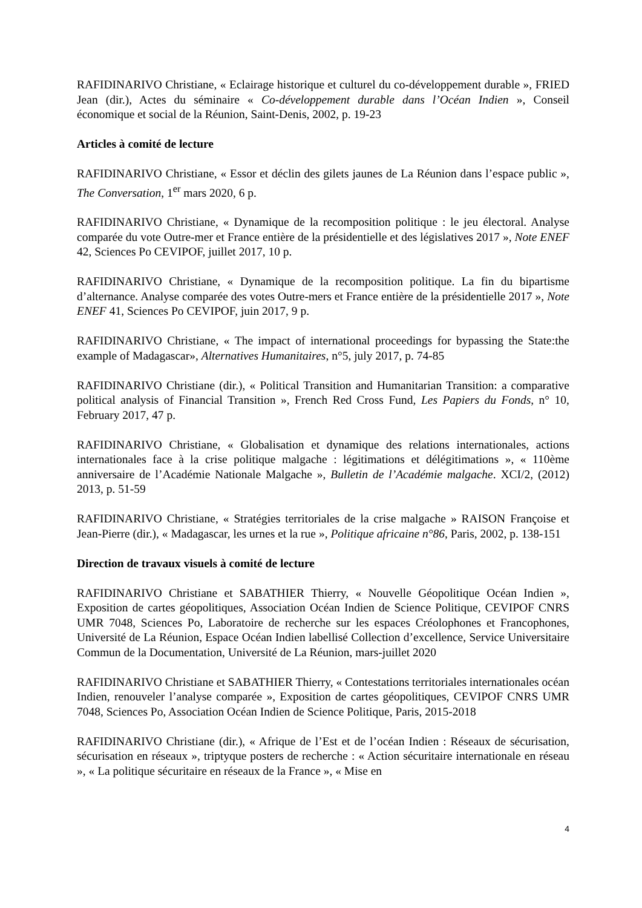RAFIDINARIVO Christiane, « Eclairage historique et culturel du co-développement durable », FRIED Jean (dir.), Actes du séminaire « Co-développement durable dans l’Océan Indien », Conseil économique et social de la Réunion, Saint-Denis, 2002, p. 19-23
Articles à comité de lecture
RAFIDINARIVO Christiane, « Essor et déclin des gilets jaunes de La Réunion dans l’espace public », The Conversation, 1<sup>er</sup> mars 2020, 6 p.
RAFIDINARIVO Christiane, « Dynamique de la recomposition politique : le jeu électoral. Analyse comparée du vote Outre-mer et France entière de la présidentielle et des législatives 2017 », Note ENEF 42, Sciences Po CEVIPOF, juillet 2017, 10 p.
RAFIDINARIVO Christiane, « Dynamique de la recomposition politique. La fin du bipartisme d’alternance. Analyse comparée des votes Outre-mers et France entière de la présidentielle 2017 », Note ENEF 41, Sciences Po CEVIPOF, juin 2017, 9 p.
RAFIDINARIVO Christiane, « The impact of international proceedings for bypassing the State:the example of Madagascar», Alternatives Humanitaires, n°5, july 2017, p. 74-85
RAFIDINARIVO Christiane (dir.), « Political Transition and Humanitarian Transition: a comparative political analysis of Financial Transition », French Red Cross Fund, Les Papiers du Fonds, n° 10, February 2017, 47 p.
RAFIDINARIVO Christiane, « Globalisation et dynamique des relations internationales, actions internationales face à la crise politique malgache : légitimations et délégitimations », « 110ème anniversaire de l’Académie Nationale Malgache », Bulletin de l’Académie malgache. XCI/2, (2012) 2013, p. 51-59
RAFIDINARIVO Christiane, « Stratégies territoriales de la crise malgache » RAISON Françoise et Jean-Pierre (dir.), « Madagascar, les urnes et la rue », Politique africaine n°86, Paris, 2002, p. 138-151
Direction de travaux visuels à comité de lecture
RAFIDINARIVO Christiane et SABATHIER Thierry, « Nouvelle Géopolitique Océan Indien », Exposition de cartes géopolitiques, Association Océan Indien de Science Politique, CEVIPOF CNRS UMR 7048, Sciences Po, Laboratoire de recherche sur les espaces Créolophones et Francophones, Université de La Réunion, Espace Océan Indien labellisé Collection d’excellence, Service Universitaire Commun de la Documentation, Université de La Réunion, mars-juillet 2020
RAFIDINARIVO Christiane et SABATHIER Thierry, « Contestations territoriales internationales océan Indien, renouveler l’analyse comparée », Exposition de cartes géopolitiques, CEVIPOF CNRS UMR 7048, Sciences Po, Association Océan Indien de Science Politique, Paris, 2015-2018
RAFIDINARIVO Christiane (dir.), « Afrique de l’Est et de l’océan Indien : Réseaux de sécurisation, sécurisation en réseaux », triptyque posters de recherche : « Action sécuritaire internationale en réseau », « La politique sécuritaire en réseaux de la France », « Mise en
4